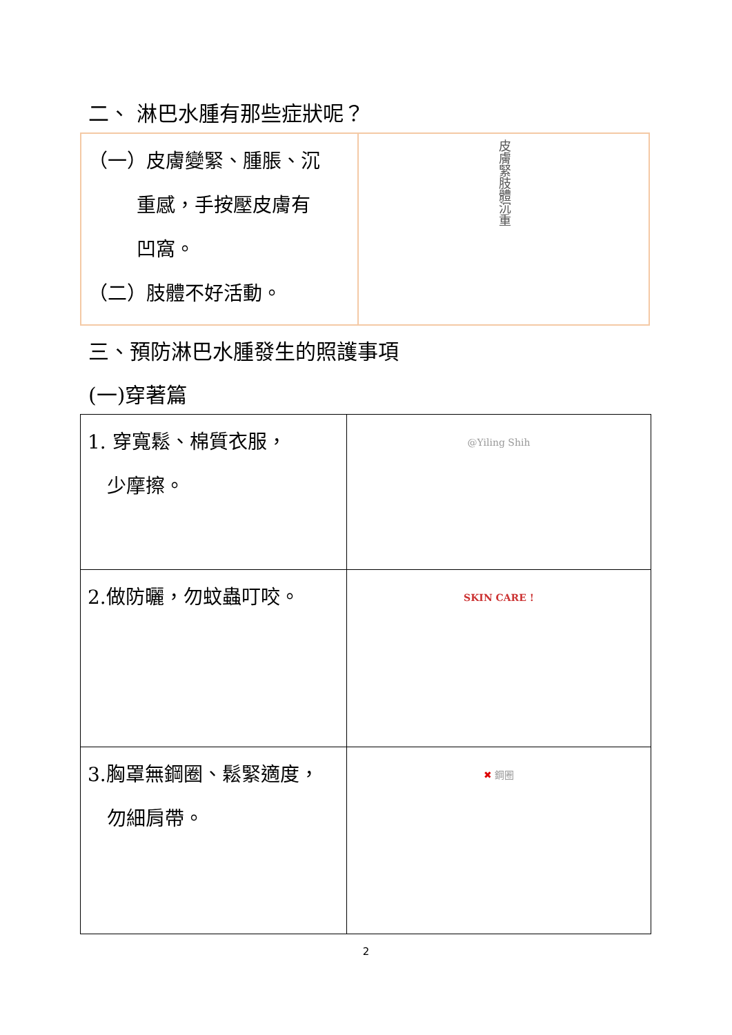二、 淋巴水腫有那些症狀呢？
| （一）皮膚變緊、腫脹、沉 重感，手按壓皮膚有 凹窩。 （二）肢體不好活動。 | 皮膚緊肢體沉重 |
三、預防淋巴水腫發生的照護事項
(一)穿著篇
| 1. 穿寬鬆、棉質衣服， 少摩擦。 | @Yiling Shih |
| 2.做防曬，勿蚊蟲叮咬。 | SKIN CARE ! |
| 3.胸罩無鋼圈、鬆緊適度， 勿細肩帶。 | ✖ 鋼圈 |
2